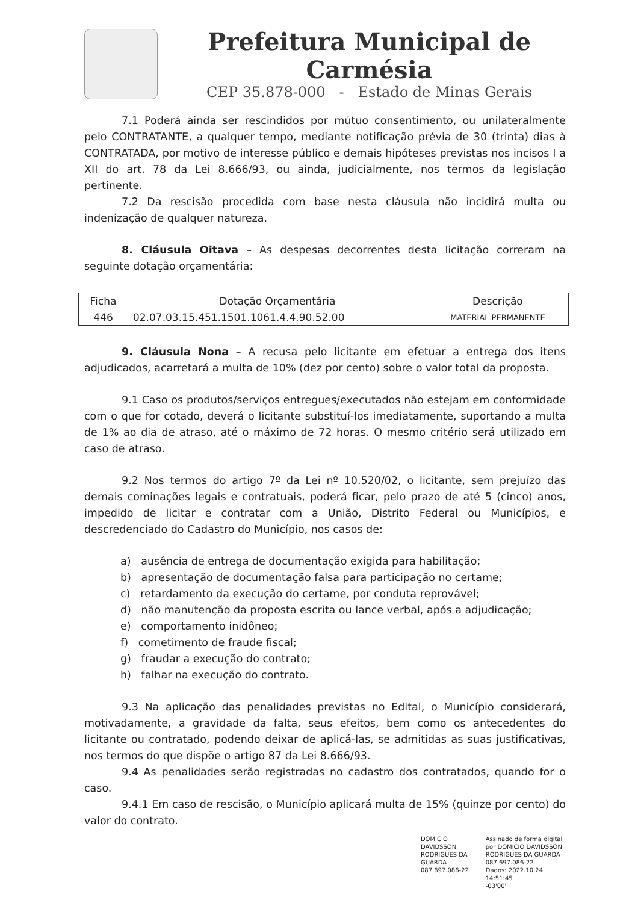Prefeitura Municipal de Carmésia
CEP 35.878-000 - Estado de Minas Gerais
7.1 Poderá ainda ser rescindidos por mútuo consentimento, ou unilateralmente pelo CONTRATANTE, a qualquer tempo, mediante notificação prévia de 30 (trinta) dias à CONTRATADA, por motivo de interesse público e demais hipóteses previstas nos incisos I a XII do art. 78 da Lei 8.666/93, ou ainda, judicialmente, nos termos da legislação pertinente.
7.2 Da rescisão procedida com base nesta cláusula não incidirá multa ou indenização de qualquer natureza.
8. Cláusula Oitava – As despesas decorrentes desta licitação correram na seguinte dotação orçamentária:
| Ficha | Dotação Orçamentária | Descrição |
| --- | --- | --- |
| 446 | 02.07.03.15.451.1501.1061.4.4.90.52.00 | MATERIAL PERMANENTE |
9. Cláusula Nona – A recusa pelo licitante em efetuar a entrega dos itens adjudicados, acarretará a multa de 10% (dez por cento) sobre o valor total da proposta.
9.1 Caso os produtos/serviços entregues/executados não estejam em conformidade com o que for cotado, deverá o licitante substituí-los imediatamente, suportando a multa de 1% ao dia de atraso, até o máximo de 72 horas. O mesmo critério será utilizado em caso de atraso.
9.2 Nos termos do artigo 7º da Lei nº 10.520/02, o licitante, sem prejuízo das demais cominações legais e contratuais, poderá ficar, pelo prazo de até 5 (cinco) anos, impedido de licitar e contratar com a União, Distrito Federal ou Municípios, e descredenciado do Cadastro do Município, nos casos de:
a) ausência de entrega de documentação exigida para habilitação;
b) apresentação de documentação falsa para participação no certame;
c) retardamento da execução do certame, por conduta reprovável;
d) não manutenção da proposta escrita ou lance verbal, após a adjudicação;
e) comportamento inidôneo;
f) cometimento de fraude fiscal;
g) fraudar a execução do contrato;
h) falhar na execução do contrato.
9.3 Na aplicação das penalidades previstas no Edital, o Município considerará, motivadamente, a gravidade da falta, seus efeitos, bem como os antecedentes do licitante ou contratado, podendo deixar de aplicá-las, se admitidas as suas justificativas, nos termos do que dispõe o artigo 87 da Lei 8.666/93.
9.4 As penalidades serão registradas no cadastro dos contratados, quando for o caso.
9.4.1 Em caso de rescisão, o Município aplicará multa de 15% (quinze por cento) do valor do contrato.
DOMICIO DAVIDSSON
RODRIGUES DA
GUARDA
087.697.086-22
Assinado de forma digital
por DOMICIO DAVIDSSON
RODRIGUES DA GUARDA
087.697.086-22
Dados: 2022.10.24 14:51:45
-03'00'